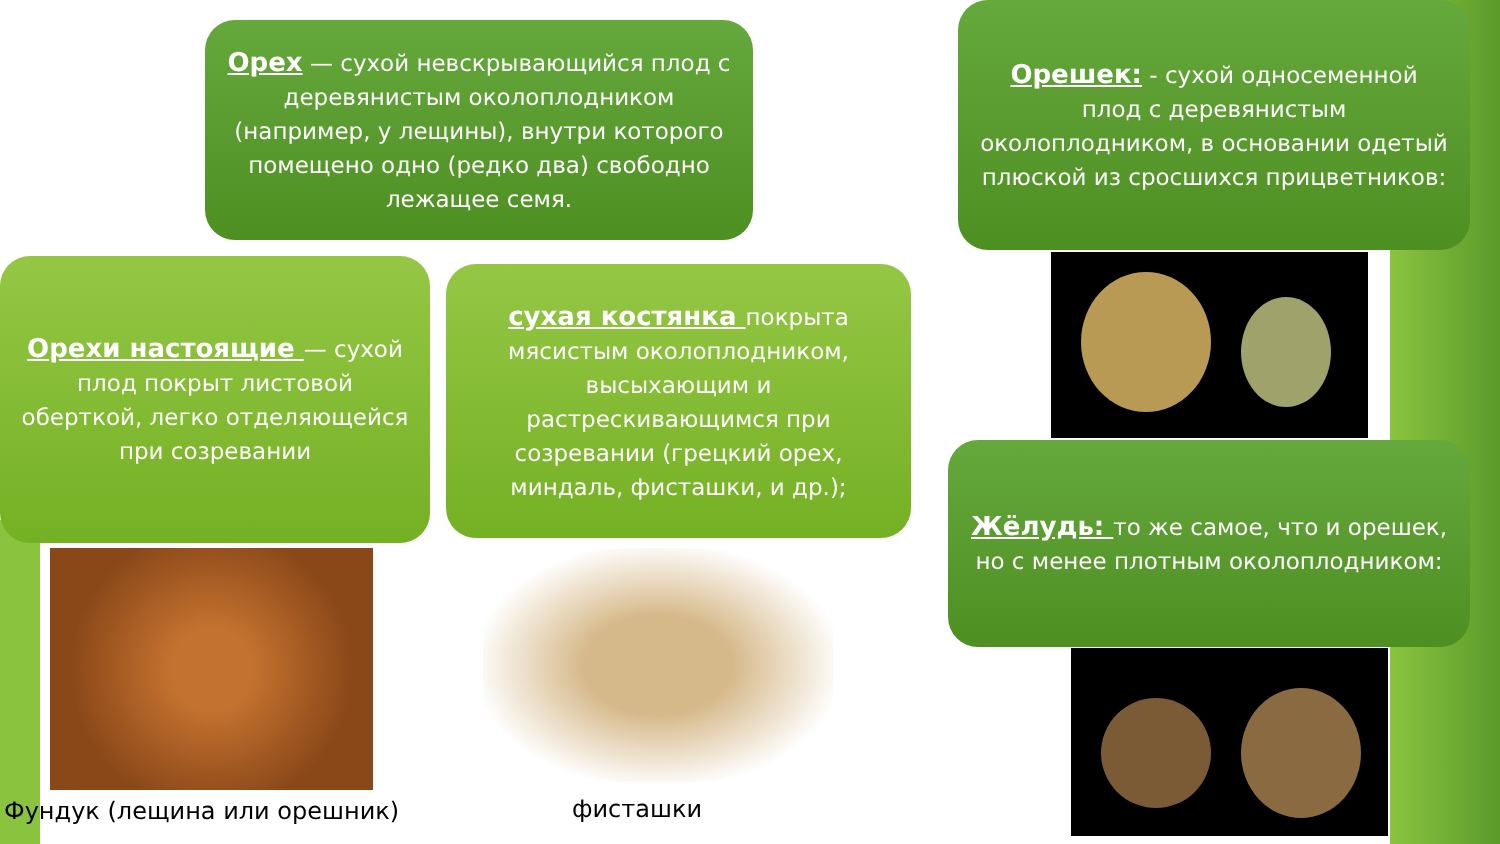Орех — сухой невскрывающийся плод с деревянистым околоплодником (например, у лещины), внутри которого помещено одно (редко два) свободно лежащее семя.
Орешек: - сухой односеменной плод с деревянистым околоплодником, в основании одетый плюской из сросшихся прицветников:
Орехи настоящие — сухой плод покрыт листовой оберткой, легко отделяющейся при созревании
сухая костянка покрыта мясистым околоплодником, высыхающим и растрескивающимся при созревании (грецкий орех, миндаль, фисташки, и др.);
Жёлудь: то же самое, что и орешек, но с менее плотным околоплодником:
Фундук (лещина или орешник) фисташки